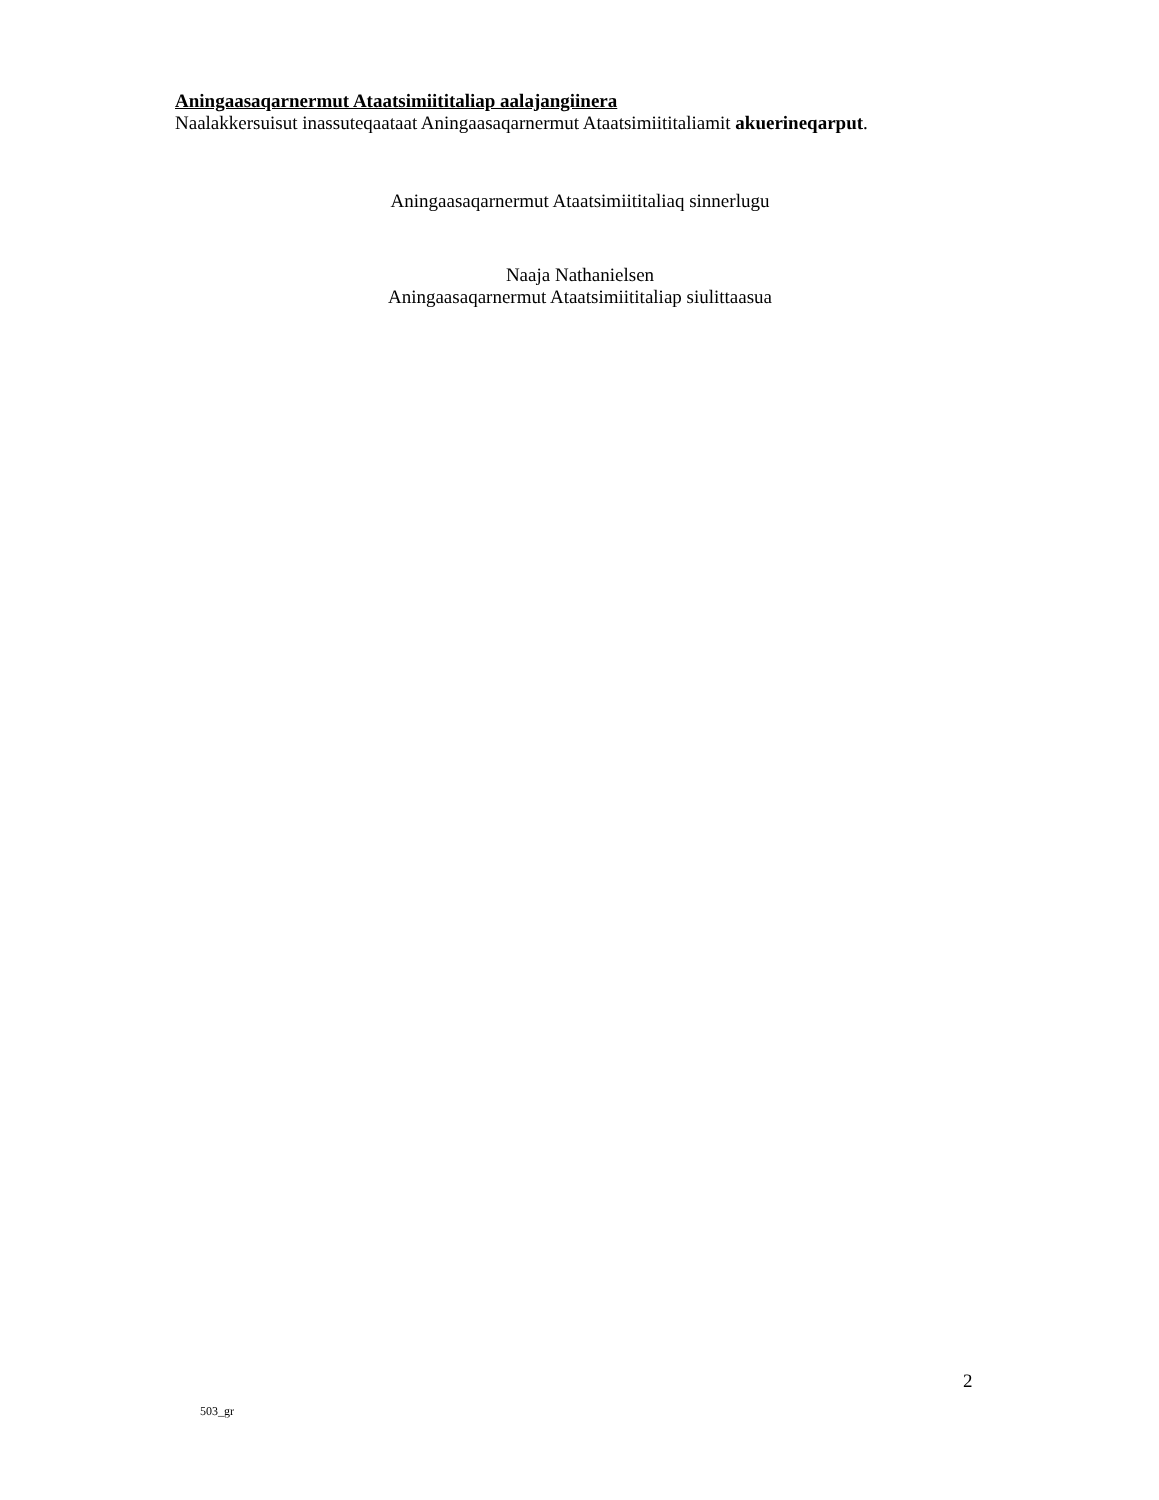Aningaasaqarnermut Ataatsimiititaliap aalajangiinera
Naalakkersuisut inassuteqaataat Aningaasaqarnermut Ataatsimiititaliamit akuerineqarput.
Aningaasaqarnermut Ataatsimiititaliaq sinnerlugu
Naaja Nathanielsen
Aningaasaqarnermut Ataatsimiititaliap siulittaasua
2
503_gr